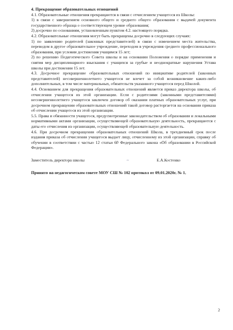4. Прекращение образовательных отношений
4.1. Образовательные отношения прекращаются в связи с отчислением учащегося из Школы:
1) в связи с завершением основного общего и среднего общего образования с выдачей документа государственного образца о соответствующем уровне образования;
2) досрочно по основаниям, установленным пунктом 4.2. настоящего порядка.
4.2. Образовательные отношения могут быть прекращены досрочно в следующих случаях:
1) по заявлению родителей (законных представителей) в связи с изменением места жительства, переводом в другое образовательное учреждение, переходом в учреждения среднего профессионального образования, при условии достижения учащимся 15 лет;
2) по решению Педагогического Совета школы и на основании Положения о порядке применения и снятия мер дисциплинарного взыскания с учащихся за грубые и неоднократные нарушения Устава школы при достижении 15 лет.
4.3. Досрочное прекращение образовательных отношений по инициативе родителей (законных представителей) несовершеннолетнего учащегося не влечет за собой возникновение каких-либо дополнительных, в том числе материальных, обязательств указанного учащегося перед Школой.
4.4. Основанием для прекращения образовательных отношений является приказ директора школы, об отчислении учащегося из этой организации. Если с родителями (законными представителями) несовершеннолетнего учащегося заключен договор об оказании платных образовательных услуг, при досрочном прекращении образовательных отношений такой договор расторгается на основании приказа об отчислении учащегося из этой организации.
5.5. Права и обязанности учащегося, предусмотренные законодательством об образовании и локальными нормативными актами организации, осуществляющей образовательную деятельность, прекращаются с даты его отчисления из организации, осуществляющей образовательную деятельность.
4.6. При досрочном прекращении образовательных отношений Школа, в трехдневный срок после издания приказа об отчислении учащегося выдает лицу, отчисленному из этой организации, справку об обучении в соответствии с частью 12 статьи 60 Федерального закона «Об образовании в Российской Федерации».
Заместитель директора школы ~ Е.А.Костенко
Принято на педагогическом совете МОУ СШ № 102 протокол от 09.01.2020г. № 1.
2